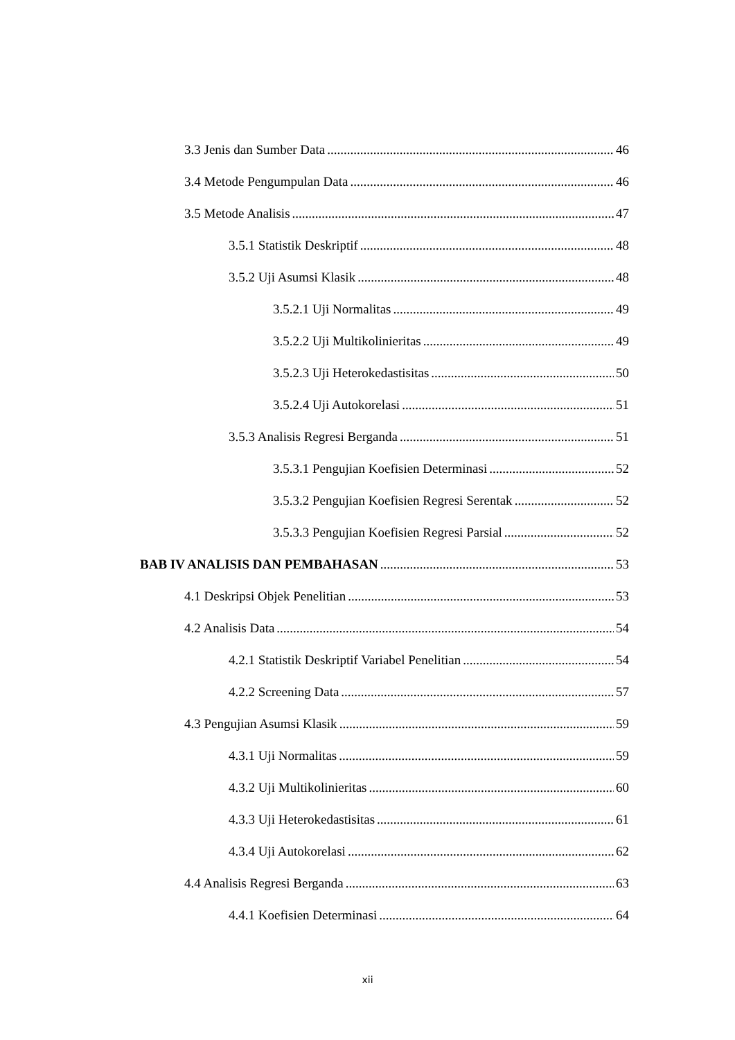3.3 Jenis dan Sumber Data 46
3.4 Metode Pengumpulan Data 46
3.5 Metode Analisis 47
3.5.1 Statistik Deskriptif 48
3.5.2 Uji Asumsi Klasik 48
3.5.2.1 Uji Normalitas 49
3.5.2.2 Uji Multikolinieritas 49
3.5.2.3 Uji Heterokedastisitas 50
3.5.2.4 Uji Autokorelasi 51
3.5.3 Analisis Regresi Berganda 51
3.5.3.1 Pengujian Koefisien Determinasi 52
3.5.3.2 Pengujian Koefisien Regresi Serentak 52
3.5.3.3 Pengujian Koefisien Regresi Parsial 52
BAB IV ANALISIS DAN PEMBAHASAN 53
4.1 Deskripsi Objek Penelitian 53
4.2 Analisis Data 54
4.2.1 Statistik Deskriptif Variabel Penelitian 54
4.2.2 Screening Data 57
4.3 Pengujian Asumsi Klasik 59
4.3.1 Uji Normalitas 59
4.3.2 Uji Multikolinieritas 60
4.3.3 Uji Heterokedastisitas 61
4.3.4 Uji Autokorelasi 62
4.4 Analisis Regresi Berganda 63
4.4.1 Koefisien Determinasi 64
xii